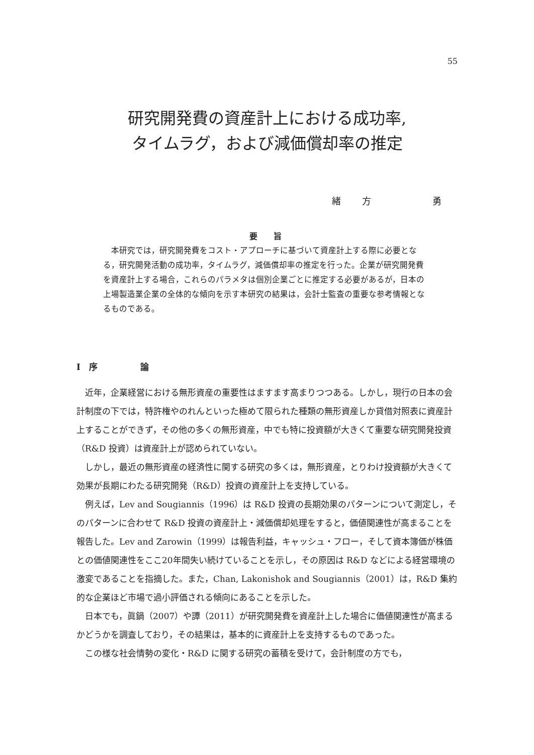55
研究開発費の資産計上における成功率,
タイムラグ，および減価償却率の推定
緒　　方　　　　　　勇
要　　旨
本研究では，研究開発費をコスト・アプローチに基づいて資産計上する際に必要となる，研究開発活動の成功率，タイムラグ，減価償却率の推定を行った。企業が研究開発費を資産計上する場合，これらのパラメタは個別企業ごとに推定する必要があるが，日本の上場製造業企業の全体的な傾向を示す本研究の結果は，会計士監査の重要な参考情報となるものである。
I　序　　　　　論
近年，企業経営における無形資産の重要性はますます高まりつつある。しかし，現行の日本の会計制度の下では，特許権やのれんといった極めて限られた種類の無形資産しか貸借対照表に資産計上することができず，その他の多くの無形資産，中でも特に投資額が大きくて重要な研究開発投資（R&D 投資）は資産計上が認められていない。
しかし，最近の無形資産の経済性に関する研究の多くは，無形資産，とりわけ投資額が大きくて効果が長期にわたる研究開発（R&D）投資の資産計上を支持している。
例えば，Lev and Sougiannis（1996）は R&D 投資の長期効果のパターンについて測定し，そのパターンに合わせて R&D 投資の資産計上・減価償却処理をすると，価値関連性が高まることを報告した。Lev and Zarowin（1999）は報告利益，キャッシュ・フロー，そして資本簿価が株価との価値関連性をここ20年間失い続けていることを示し，その原因は R&D などによる経営環境の激変であることを指摘した。また，Chan, Lakonishok and Sougiannis（2001）は，R&D 集約的な企業ほど市場で過小評価される傾向にあることを示した。
日本でも，眞鍋（2007）や譚（2011）が研究開発費を資産計上した場合に価値関連性が高まるかどうかを調査しており，その結果は，基本的に資産計上を支持するものであった。
この様な社会情勢の変化・R&D に関する研究の蓄積を受けて，会計制度の方でも，